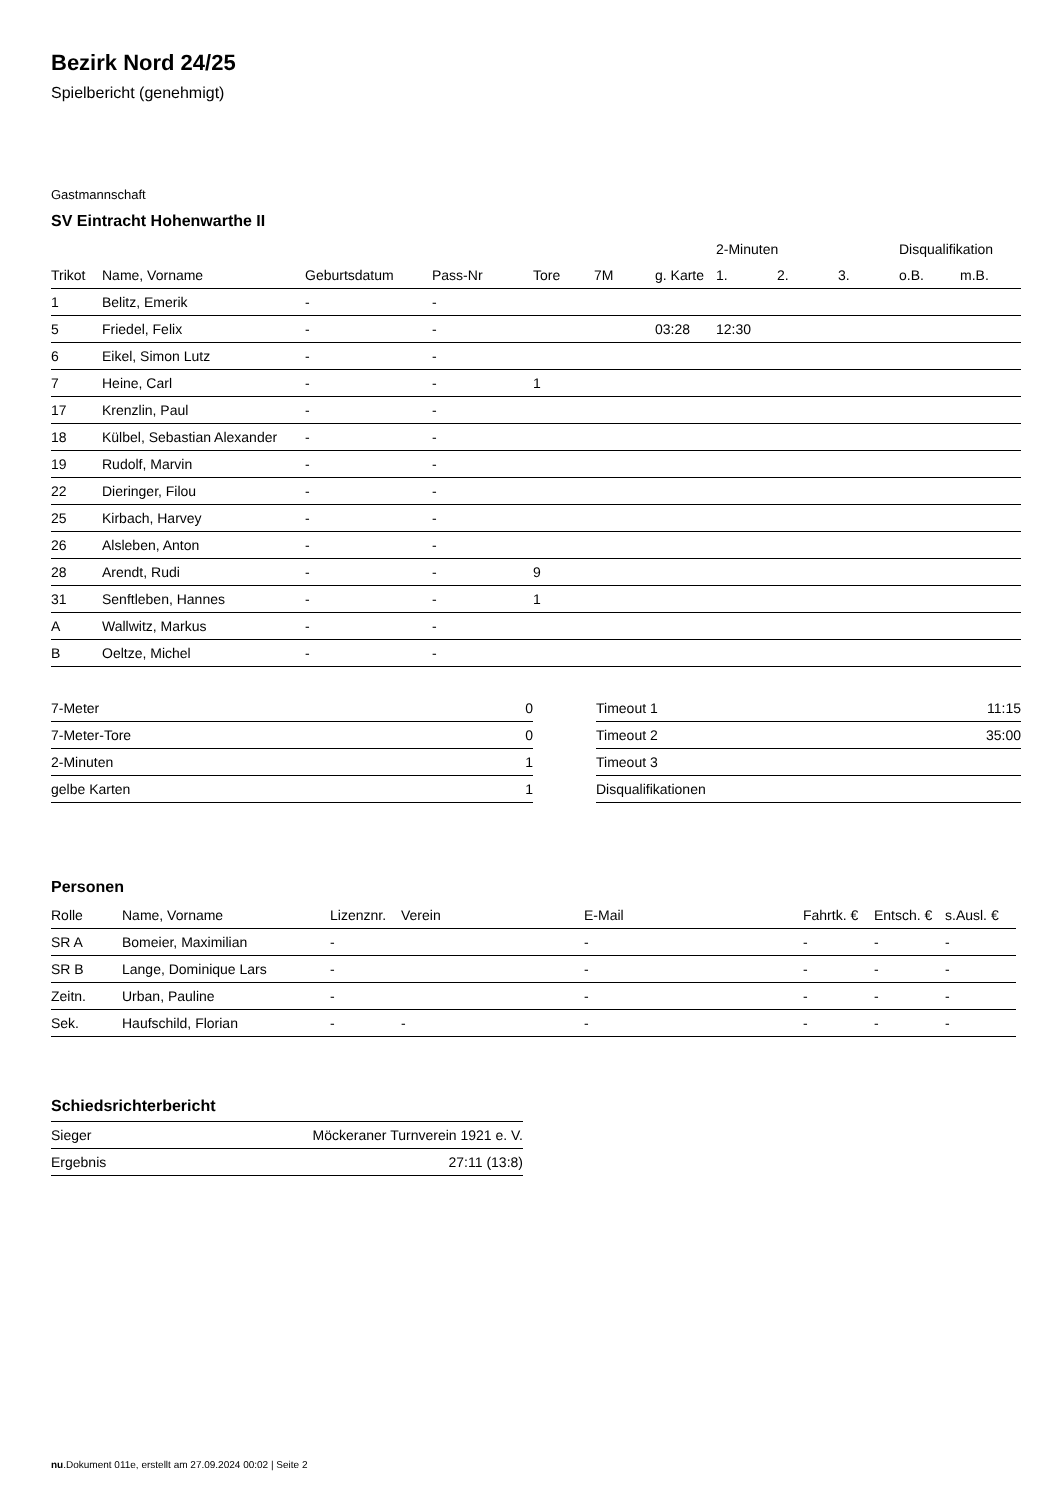Bezirk Nord 24/25
Spielbericht (genehmigt)
Gastmannschaft
SV Eintracht Hohenwarthe II
| | | | | | | | 2-Minuten | | | Disqualifikation | |
| --- | --- | --- | --- | --- | --- | --- | --- | --- | --- | --- | --- |
| Trikot | Name, Vorname | Geburtsdatum | Pass-Nr | Tore | 7M | g. Karte | 1. | 2. | 3. | o.B. | m.B. |
| 1 | Belitz, Emerik | - | - | | | | | | | | |
| 5 | Friedel, Felix | - | - | | | 03:28 | 12:30 | | | | |
| 6 | Eikel, Simon Lutz | - | - | | | | | | | | |
| 7 | Heine, Carl | - | - | 1 | | | | | | | |
| 17 | Krenzlin, Paul | - | - | | | | | | | | |
| 18 | Külbel, Sebastian Alexander | - | - | | | | | | | | |
| 19 | Rudolf, Marvin | - | - | | | | | | | | |
| 22 | Dieringer, Filou | - | - | | | | | | | | |
| 25 | Kirbach, Harvey | - | - | | | | | | | | |
| 26 | Alsleben, Anton | - | - | | | | | | | | |
| 28 | Arendt, Rudi | - | - | 9 | | | | | | | |
| 31 | Senftleben, Hannes | - | - | 1 | | | | | | | |
| A | Wallwitz, Markus | - | - | | | | | | | | |
| B | Oeltze, Michel | - | - | | | | | | | | |
| 7-Meter | 0 |
| 7-Meter-Tore | 0 |
| 2-Minuten | 1 |
| gelbe Karten | 1 |
| Timeout 1 | 11:15 |
| Timeout 2 | 35:00 |
| Timeout 3 | |
| Disqualifikationen | |
Personen
| Rolle | Name, Vorname | Lizenznr. | Verein | E-Mail | Fahrtk. € | Entsch. € | s.Ausl. € |
| --- | --- | --- | --- | --- | --- | --- | --- |
| SR A | Bomeier, Maximilian | - | | - | - | - | - |
| SR B | Lange, Dominique Lars | - | | - | - | - | - |
| Zeitn. | Urban, Pauline | - | | - | - | - | - |
| Sek. | Haufschild, Florian | - | - | - | - | - | - |
Schiedsrichterbericht
| Sieger | Möckeraner Turnverein 1921 e. V. |
| Ergebnis | 27:11 (13:8) |
nu.Dokument 011e, erstellt am 27.09.2024 00:02 | Seite 2